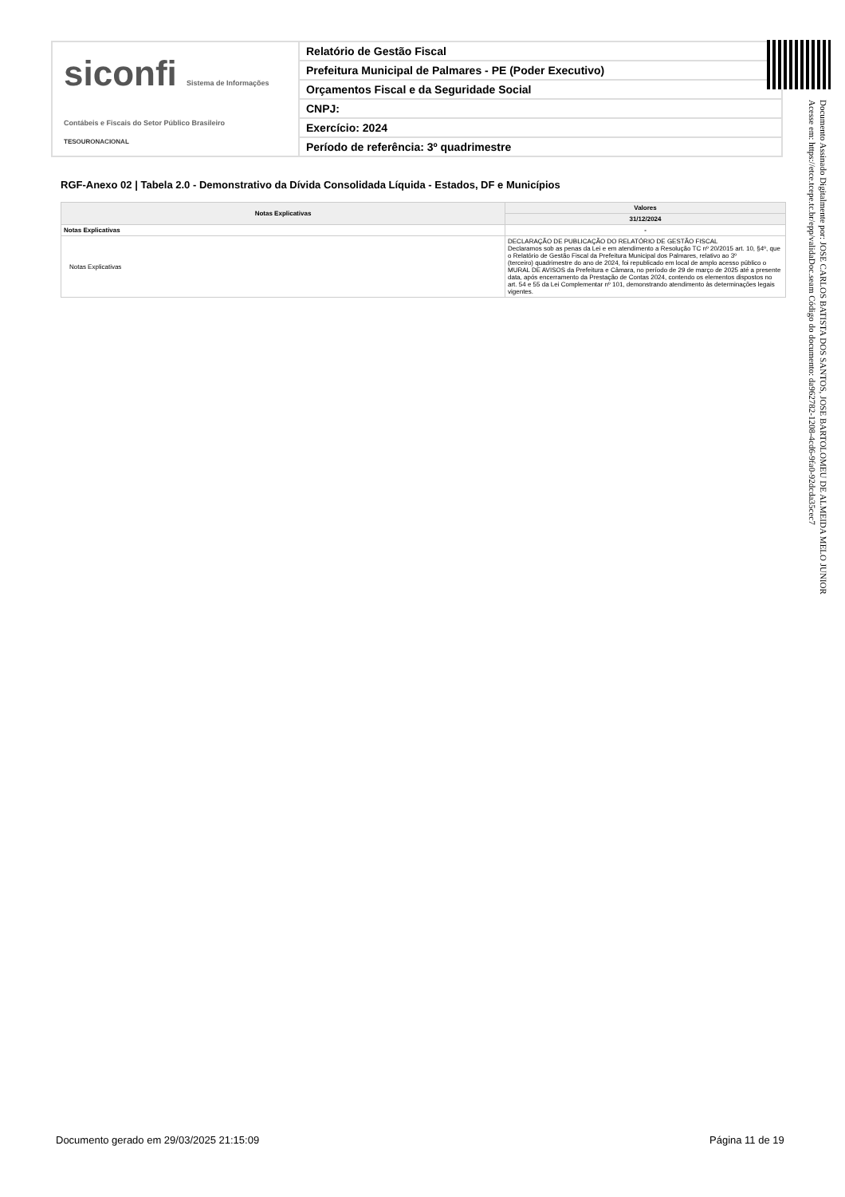siconfi Sistema de Informações Contábeis e Fiscais do Setor Público Brasileiro
TESOURONACIONAL
Relatório de Gestão Fiscal
Prefeitura Municipal de Palmares - PE (Poder Executivo)
Orçamentos Fiscal e da Seguridade Social
CNPJ:
Exercício: 2024
Período de referência: 3º quadrimestre
RGF-Anexo 02 | Tabela 2.0 - Demonstrativo da Dívida Consolidada Líquida - Estados, DF e Municípios
| Notas Explicativas | Valores |
| --- | --- |
| | 31/12/2024 |
| Notas Explicativas | - |
| Notas Explicativas | DECLARAÇÃO DE PUBLICAÇÃO DO RELATÓRIO DE GESTÃO FISCAL Declaramos sob as penas da Lei e em atendimento a Resolução TC nº 20/2015 art. 10, §4º, que o Relatório de Gestão Fiscal da Prefeitura Municipal dos Palmares, relativo ao 3º (terceiro) quadrimestre do ano de 2024, foi republicado em local de amplo acesso público o MURAL DE AVISOS da Prefeitura e Câmara, no período de 29 de março de 2025 até a presente data, após encerramento da Prestação de Contas 2024, contendo os elementos dispostos no art. 54 e 55 da Lei Complementar nº 101, demonstrando atendimento às determinações legais vigentes. |
Documento Assinado Digitalmente por: JOSE CARLOS BATISTA DOS SANTOS, JOSE BARTOLOMEU DE ALMEIDA MELO JUNIOR
Acesse em: https://etce.tcepe.tc.br/epp/validaDoc.seam Código do documento: da962782-1208-4cd6-9fa0-92dcda35cec7
Documento gerado em 29/03/2025 21:15:09
Página 11 de 19